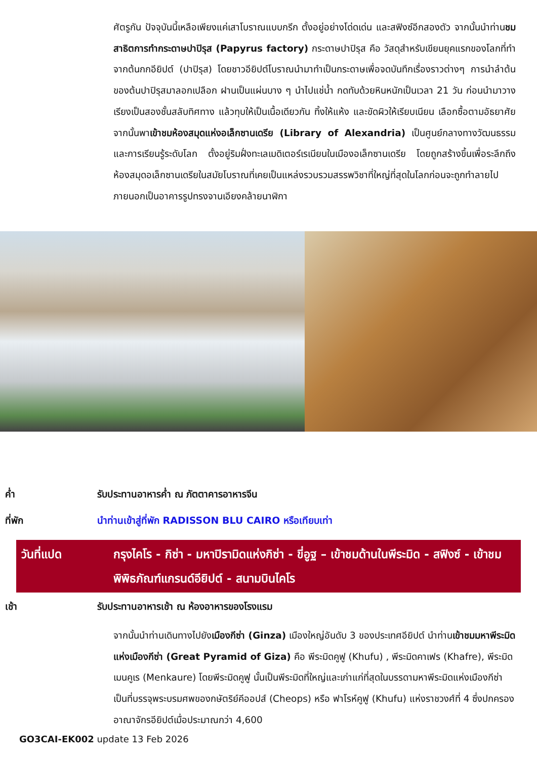ศัตรูกัน ปัจจุบันนี้เหลือเพียงแค่เสาโบราณแบบกรีก ตั้งอยู่อย่างโด่ดเด่น และสฟิงซ์อีกสองตัว จากนั้นนำท่านชมสาธิตการทำกระดาษปาปิรุส (Papyrus factory) กระดาษปาปิรุส คือ วัสดุสำหรับเขียนยุคแรกของโลกที่ทำจากต้นกกอียิปต์ (ปาปิรุส) โดยชาวอียิปต์โบราณนำมาทำเป็นกระดาษเพื่อจดบันทึกเรื่องราวต่างๆ การนำลำต้นของต้นปาปิรุสมาลอกเปลือก ฝานเป็นแผ่นบาง ๆ นำไปแช่น้ำ กดทับด้วยหินหนักเป็นเวลา 21 วัน ก่อนนำมาวางเรียงเป็นสองชั้นสลับทิศทาง แล้วทุบให้เป็นเนื้อเดียวกัน ทิ้งให้แห้ง และขัดผิวให้เรียบเนียน เลือกซื้อตามอัธยาศัย จากนั้นพาเข้าชมห้องสมุดแห่งอเล็กซานเดรีย (Library of Alexandria) เป็นศูนย์กลางทางวัฒนธรรมและการเรียนรู้ระดับโลก ตั้งอยู่ริมฝั่งทะเลเมดิเตอร์เรเนียนในเมืองอเล็กซานเดรีย โดยถูกสร้างขึ้นเพื่อระลึกถึงห้องสมุดอเล็กซานเดรียในสมัยโบราณที่เคยเป็นแหล่งรวบรวมสรรพวิชาที่ใหญ่ที่สุดในโลกก่อนจะถูกทำลายไป ภายนอกเป็นอาคารรูปทรงจานเอียงคล้ายนาฬิกา
ค่ำ รับประทานอาหารค่ำ ณ ภัตตาคารอาหารจีน
ที่พัก นำท่านเข้าสู่ที่พัก RADISSON BLU CAIRO หรือเทียบเท่า
วันที่แปด กรุงไคโร - กิซ่า - มหาปิรามิดแห่งกิซ่า - ขี่อูฐ – เข้าชมด้านในพีระมิด - สฟิงซ์ - เข้าชมพิพิธภัณฑ์แกรนด์อียิปต์ - สนามบินไคโร
เช้า รับประทานอาหารเช้า ณ ห้องอาหารของโรงแรม
จากนั้นนำท่านเดินทางไปยังเมืองกีซ่า (Ginza) เมืองใหญ่อันดับ 3 ของประเทศอียิปต์ นำท่านเข้าชมมหาพีระมิดแห่งเมืองกีซ่า (Great Pyramid of Giza) คือ พีระมิดคูฟู (Khufu) , พีระมิดคาเฟร (Khafre), พีระมิดเมนคูเร (Menkaure) โดยพีระมิดคูฟู นั้นเป็นพีระมิดที่ใหญ่และเก่าแก่ที่สุดในบรรดามหาพีระมิดแห่งเมืองกีซ่า เป็นที่บรรจุพระบรมศพของกษัตริย์คีออปส์ (Cheops) หรือ ฟาโรห์คูฟู (Khufu) แห่งราชวงศ์ที่ 4 ซึ่งปกครองอาณาจักรอียิปต์เมื่อประมาณกว่า 4,600
GO3CAI-EK002 update 13 Feb 2026